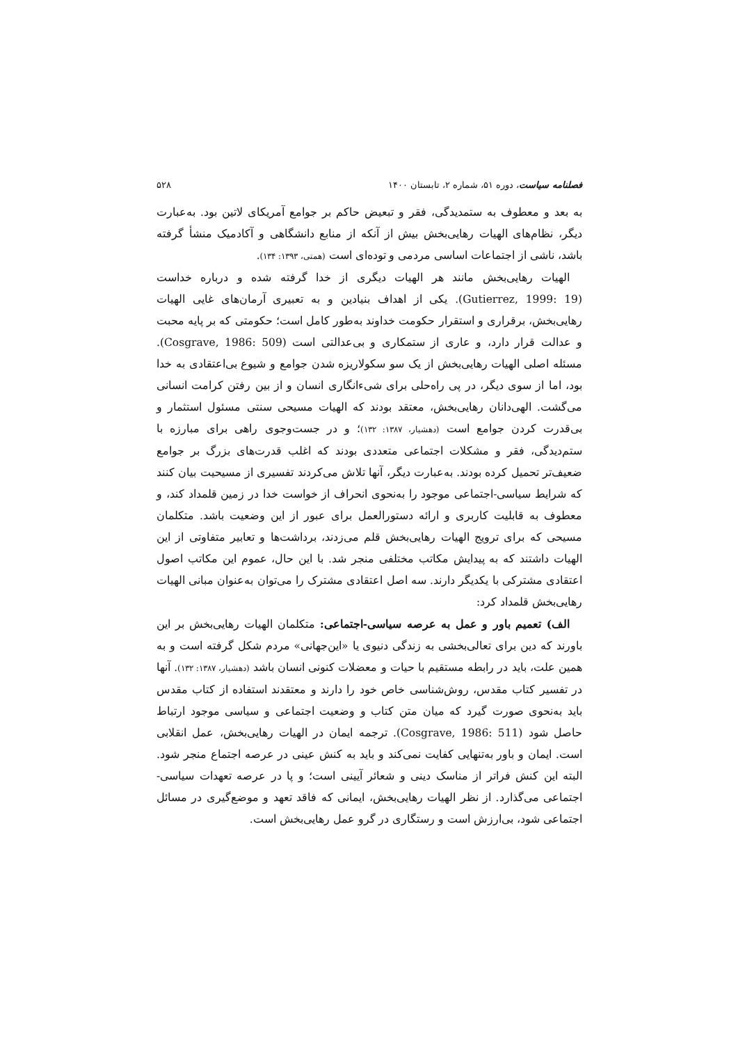فصلنامه سیاست، دوره ۵۱، شماره ۲، تابستان ۱۴۰۰ ۵۲۸
به بعد و معطوف به ستمدیدگی، فقر و تبعیض حاکم بر جوامع آمریکای لاتین بود. به‌عبارت دیگر، نظام‌های الهیات رهایی‌بخش بیش از آنکه از منابع دانشگاهی و آکادمیک منشأ گرفته باشد، ناشی از اجتماعات اساسی مردمی و توده‌ای است (همتی، ۱۳۹۳: ۱۳۴).
الهیات رهایی‌بخش مانند هر الهیات دیگری از خدا گرفته شده و درباره خداست (Gutierrez, 1999: 19). یکی از اهداف بنیادین و به تعبیری آرمان‌های غایی الهیات رهایی‌بخش، برقراری و استقرار حکومت خداوند به‌طور کامل است؛ حکومتی که بر پایه محبت و عدالت قرار دارد، و عاری از ستمکاری و بی‌عدالتی است (Cosgrave, 1986: 509). مسئله اصلی الهیات رهایی‌بخش از یک سو سکولاریزه شدن جوامع و شیوع بی‌اعتقادی به خدا بود، اما از سوی دیگر، در پی راه‌حلی برای شیء‌انگاری انسان و از بین رفتن کرامت انسانی می‌گشت. الهی‌دانان رهایی‌بخش، معتقد بودند که الهیات مسیحی سنتی مسئول استثمار و بی‌قدرت کردن جوامع است (دهشیار، ۱۳۸۷: ۱۳۲)؛ و در جست‌وجوی راهی برای مبارزه با ستم‌دیدگی، فقر و مشکلات اجتماعی متعددی بودند که اغلب قدرت‌های بزرگ بر جوامع ضعیف‌تر تحمیل کرده بودند. به‌عبارت دیگر، آنها تلاش می‌کردند تفسیری از مسیحیت بیان کنند که شرایط سیاسی-اجتماعی موجود را به‌نحوی انحراف از خواست خدا در زمین قلمداد کند، و معطوف به قابلیت کاربری و ارائه دستورالعمل برای عبور از این وضعیت باشد. متکلمان مسیحی که برای ترویج الهیات رهایی‌بخش قلم می‌زدند، برداشت‌ها و تعابیر متفاوتی از این الهیات داشتند که به پیدایش مکاتب مختلفی منجر شد. با این حال، عموم این مکاتب اصول اعتقادی مشترکی با یکدیگر دارند. سه اصل اعتقادی مشترک را می‌توان به‌عنوان مبانی الهیات رهایی‌بخش قلمداد کرد:
الف) تعمیم باور و عمل به عرصه سیاسی-اجتماعی: متکلمان الهیات رهایی‌بخش بر این باورند که دین برای تعالی‌بخشی به زندگی دنیوی یا «این‌جهانی» مردم شکل گرفته است و به همین علت، باید در رابطه مستقیم با حیات و معضلات کنونی انسان باشد (دهشیار، ۱۳۸۷: ۱۳۲). آنها در تفسیر کتاب مقدس، روش‌شناسی خاص خود را دارند و معتقدند استفاده از کتاب مقدس باید به‌نحوی صورت گیرد که میان متن کتاب و وضعیت اجتماعی و سیاسی موجود ارتباط حاصل شود (Cosgrave, 1986: 511). ترجمه ایمان در الهیات رهایی‌بخش، عمل انقلابی است. ایمان و باور به‌تنهایی کفایت نمی‌کند و باید به کنش عینی در عرصه اجتماع منجر شود. البته این کنش فراتر از مناسک دینی و شعائر آیینی است؛ و پا در عرصه تعهدات سیاسی-اجتماعی می‌گذارد. از نظر الهیات رهایی‌بخش، ایمانی که فاقد تعهد و موضع‌گیری در مسائل اجتماعی شود، بی‌ارزش است و رستگاری در گرو عمل رهایی‌بخش است.